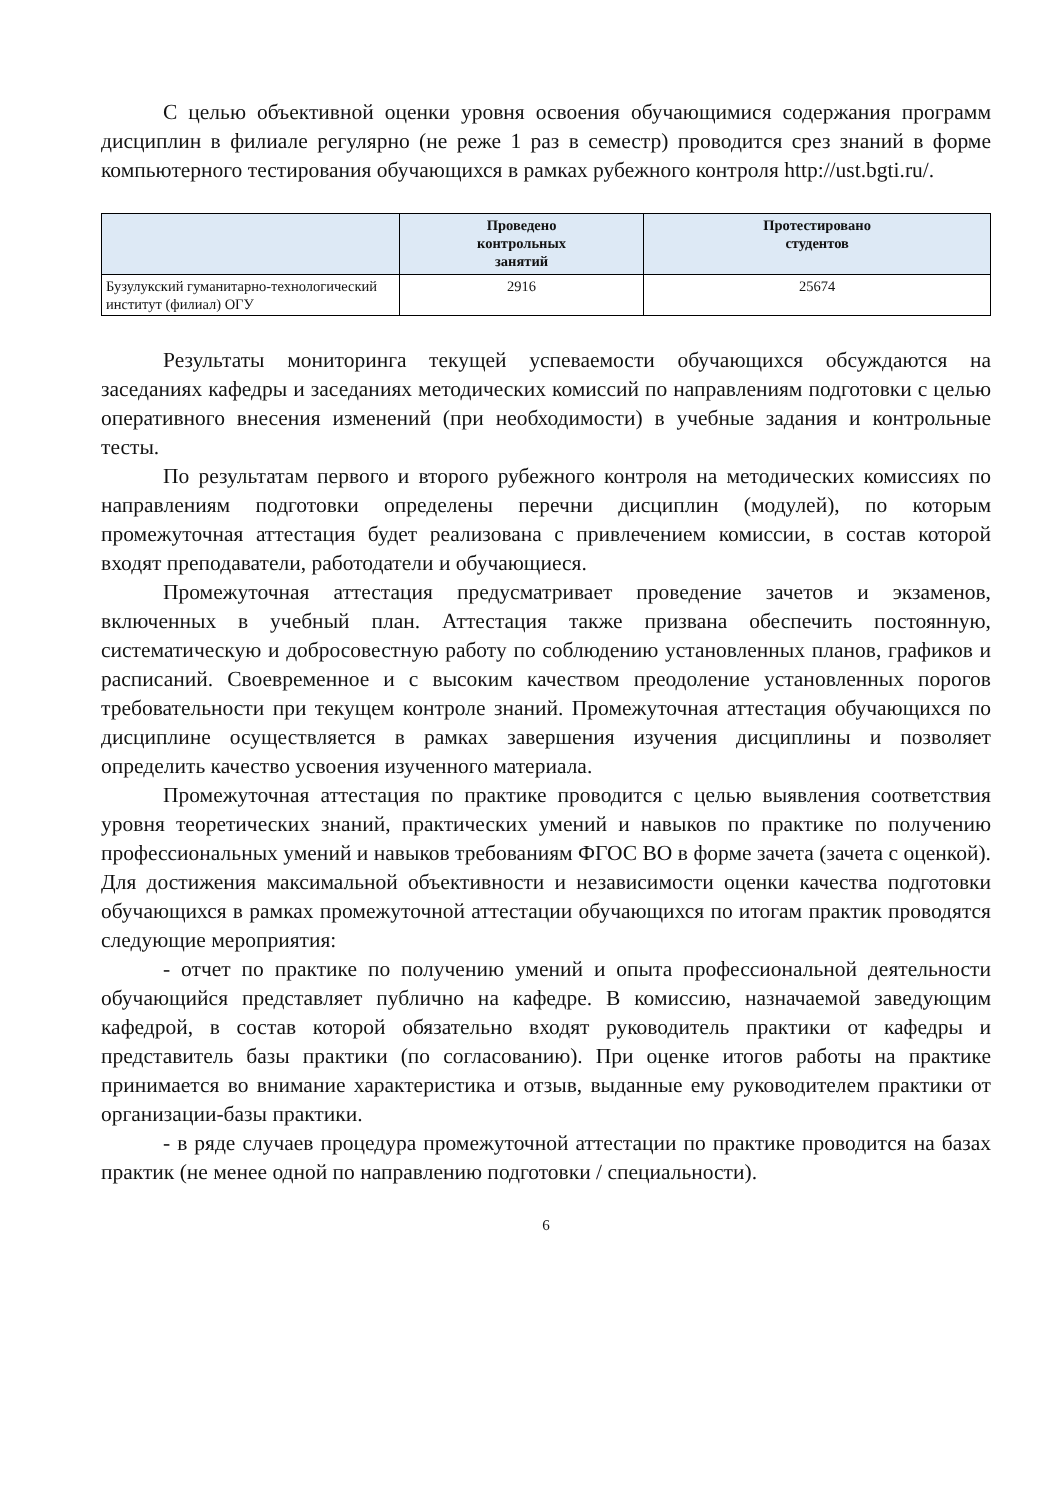С целью объективной оценки уровня освоения обучающимися содержания программ дисциплин в филиале регулярно (не реже 1 раз в семестр) проводится срез знаний в форме компьютерного тестирования обучающихся в рамках рубежного контроля http://ust.bgti.ru/.
| | Проведено контрольных занятий | Протестировано студентов |
| --- | --- | --- |
| Бузулукский гуманитарно-технологический институт (филиал) ОГУ | 2916 | 25674 |
Результаты мониторинга текущей успеваемости обучающихся обсуждаются на заседаниях кафедры и заседаниях методических комиссий по направлениям подготовки с целью оперативного внесения изменений (при необходимости) в учебные задания и контрольные тесты.
По результатам первого и второго рубежного контроля на методических комиссиях по направлениям подготовки определены перечни дисциплин (модулей), по которым промежуточная аттестация будет реализована с привлечением комиссии, в состав которой входят преподаватели, работодатели и обучающиеся.
Промежуточная аттестация предусматривает проведение зачетов и экзаменов, включенных в учебный план. Аттестация также призвана обеспечить постоянную, систематическую и добросовестную работу по соблюдению установленных планов, графиков и расписаний. Своевременное и с высоким качеством преодоление установленных порогов требовательности при текущем контроле знаний. Промежуточная аттестация обучающихся по дисциплине осуществляется в рамках завершения изучения дисциплины и позволяет определить качество усвоения изученного материала.
Промежуточная аттестация по практике проводится с целью выявления соответствия уровня теоретических знаний, практических умений и навыков по практике по получению профессиональных умений и навыков требованиям ФГОС ВО в форме зачета (зачета с оценкой). Для достижения максимальной объективности и независимости оценки качества подготовки обучающихся в рамках промежуточной аттестации обучающихся по итогам практик проводятся следующие мероприятия:
- отчет по практике по получению умений и опыта профессиональной деятельности обучающийся представляет публично на кафедре. В комиссию, назначаемой заведующим кафедрой, в состав которой обязательно входят руководитель практики от кафедры и представитель базы практики (по согласованию). При оценке итогов работы на практике принимается во внимание характеристика и отзыв, выданные ему руководителем практики от организации-базы практики.
- в ряде случаев процедура промежуточной аттестации по практике проводится на базах практик (не менее одной по направлению подготовки / специальности).
6